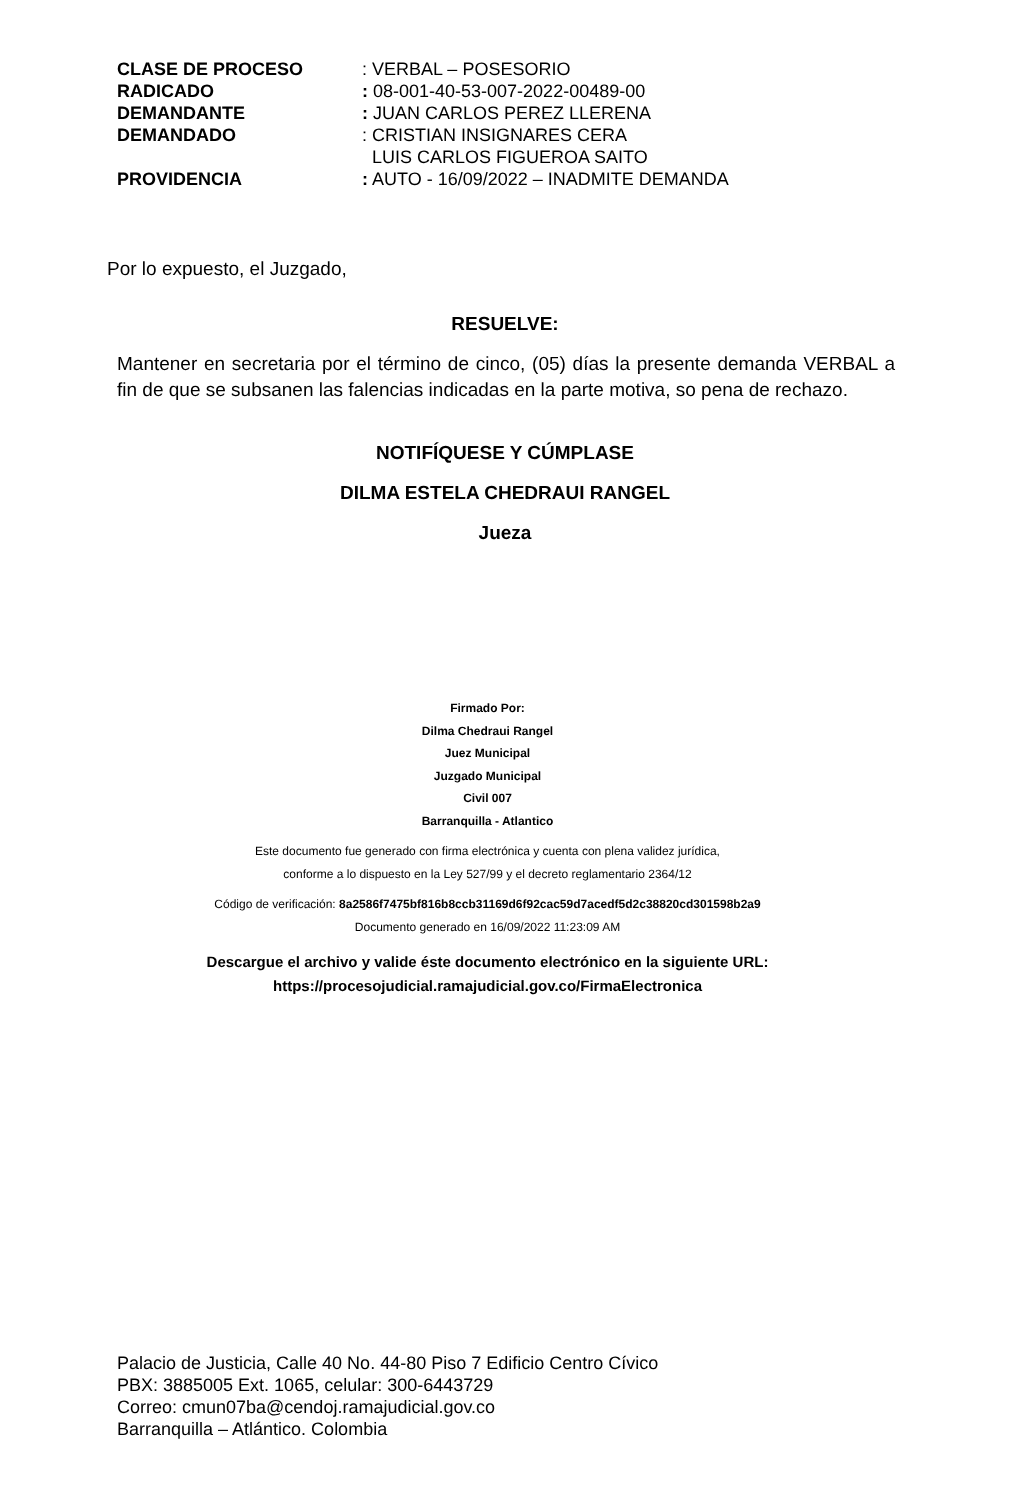| CLASE DE PROCESO | : VERBAL – POSESORIO |
| RADICADO | : 08-001-40-53-007-2022-00489-00 |
| DEMANDANTE | : JUAN CARLOS PEREZ LLERENA |
| DEMANDADO | : CRISTIAN INSIGNARES CERA LUIS CARLOS FIGUEROA SAITO |
| PROVIDENCIA | : AUTO - 16/09/2022 – INADMITE DEMANDA |
Por lo expuesto, el Juzgado,
RESUELVE:
Mantener en secretaria por el término de cinco, (05) días la presente demanda VERBAL a fin de que se subsanen las falencias indicadas en la parte motiva, so pena de rechazo.
NOTIFÍQUESE Y CÚMPLASE
DILMA ESTELA CHEDRAUI RANGEL
Jueza
Firmado Por:
Dilma Chedraui Rangel
Juez Municipal
Juzgado Municipal
Civil 007
Barranquilla - Atlantico
Este documento fue generado con firma electrónica y cuenta con plena validez jurídica,
conforme a lo dispuesto en la Ley 527/99 y el decreto reglamentario 2364/12
Código de verificación: 8a2586f7475bf816b8ccb31169d6f92cac59d7acedf5d2c38820cd301598b2a9
Documento generado en 16/09/2022 11:23:09 AM
Descargue el archivo y valide éste documento electrónico en la siguiente URL:
https://procesojudicial.ramajudicial.gov.co/FirmaElectronica
Palacio de Justicia, Calle 40 No. 44-80 Piso 7 Edificio Centro Cívico
PBX: 3885005 Ext. 1065, celular: 300-6443729
Correo: cmun07ba@cendoj.ramajudicial.gov.co
Barranquilla – Atlántico. Colombia